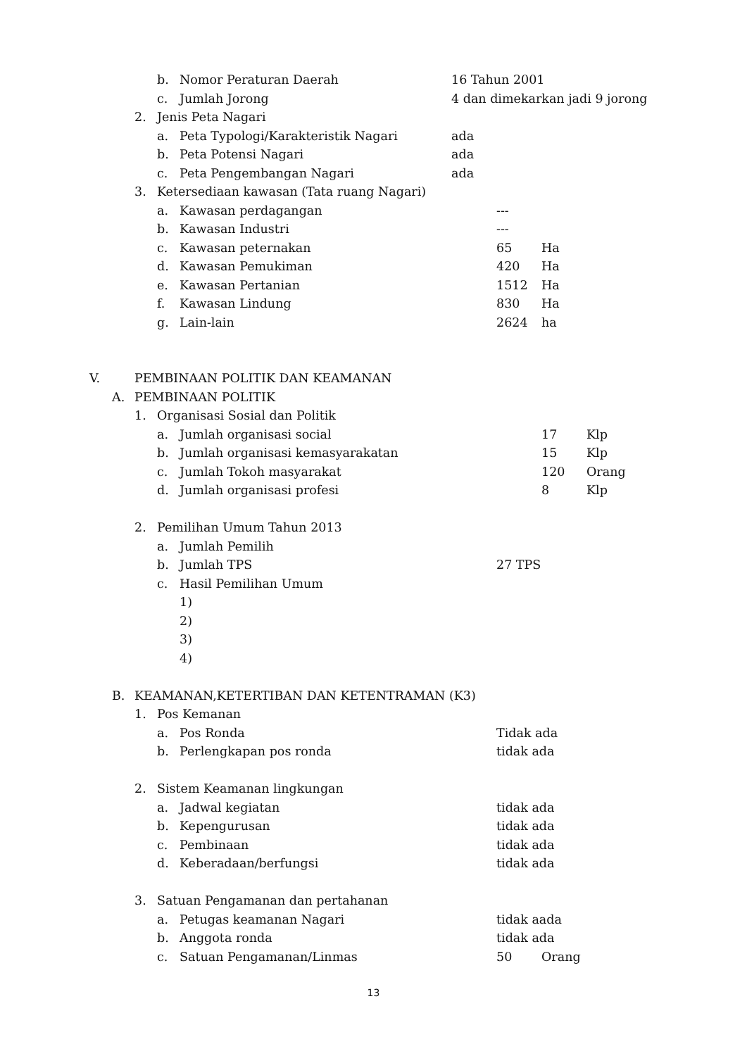b. Nomor Peraturan Daerah 16 Tahun 2001
c. Jumlah Jorong 4 dan dimekarkan jadi 9 jorong
2. Jenis Peta Nagari
a. Peta Typologi/Karakteristik Nagari ada
b. Peta Potensi Nagari ada
c. Peta Pengembangan Nagari ada
3. Ketersediaan kawasan (Tata ruang Nagari)
a. Kawasan perdagangan ---
b. Kawasan Industri ---
c. Kawasan peternakan 65 Ha
d. Kawasan Pemukiman 420 Ha
e. Kawasan Pertanian 1512 Ha
f. Kawasan Lindung 830 Ha
g. Lain-lain 2624 ha
V. PEMBINAAN POLITIK DAN KEAMANAN
A. PEMBINAAN POLITIK
1. Organisasi Sosial dan Politik
a. Jumlah organisasi social 17 Klp
b. Jumlah organisasi kemasyarakatan 15 Klp
c. Jumlah Tokoh masyarakat 120 Orang
d. Jumlah organisasi profesi 8 Klp
2. Pemilihan Umum Tahun 2013
a. Jumlah Pemilih
b. Jumlah TPS 27 TPS
c. Hasil Pemilihan Umum
1)
2)
3)
4)
B. KEAMANAN,KETERTIBAN DAN KETENTRAMAN (K3)
1. Pos Kemanan
a. Pos Ronda Tidak ada
b. Perlengkapan pos ronda tidak ada
2. Sistem Keamanan lingkungan
a. Jadwal kegiatan tidak ada
b. Kepengurusan tidak ada
c. Pembinaan tidak ada
d. Keberadaan/berfungsi tidak ada
3. Satuan Pengamanan dan pertahanan
a. Petugas keamanan Nagari tidak aada
b. Anggota ronda tidak ada
c. Satuan Pengamanan/Linmas 50 Orang
13